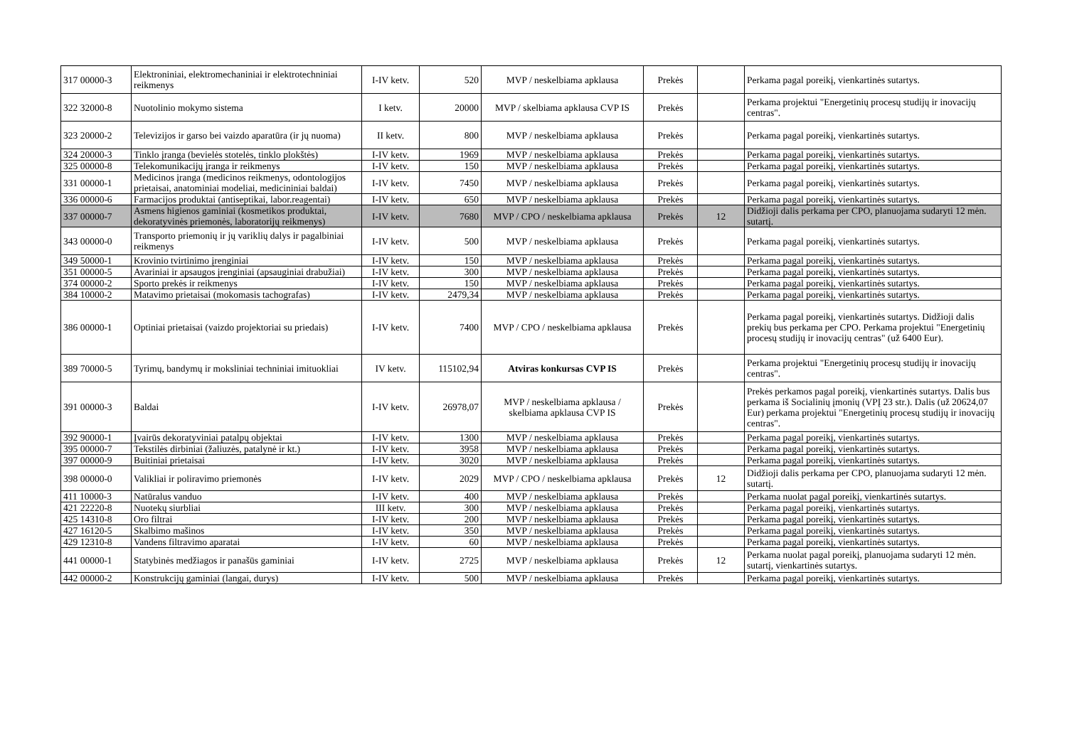| 317 00000-3 | Elektroniniai, elektromechaniniai ir elektrotechniniai reikmenys | I-IV ketv. | 520 | MVP / neskelbiama apklausa | Prekės | | Perkama pagal poreikį, vienkartinės sutartys. |
| 322 32000-8 | Nuotolinio mokymo sistema | I ketv. | 20000 | MVP / skelbiama apklausa CVP IS | Prekės | | Perkama projektui "Energetinių procesų studijų ir inovacijų centras". |
| 323 20000-2 | Televizijos ir garso bei vaizdo aparatūra (ir jų nuoma) | II ketv. | 800 | MVP / neskelbiama apklausa | Prekės | | Perkama pagal poreikį, vienkartinės sutartys. |
| 324 20000-3 | Tinklo įranga (bevielės stotelės, tinklo plokštės) | I-IV ketv. | 1969 | MVP / neskelbiama apklausa | Prekės | | Perkama pagal poreikį, vienkartinės sutartys. |
| 325 00000-8 | Telekomunikacijų įranga ir reikmenys | I-IV ketv. | 150 | MVP / neskelbiama apklausa | Prekės | | Perkama pagal poreikį, vienkartinės sutartys. |
| 331 00000-1 | Medicinos įranga (medicinos reikmenys, odontologijos prietaisai, anatominiai modeliai, medicininiai baldai) | I-IV ketv. | 7450 | MVP / neskelbiama apklausa | Prekės | | Perkama pagal poreikį, vienkartinės sutartys. |
| 336 00000-6 | Farmacijos produktai (antiseptikai, labor.reagentai) | I-IV ketv. | 650 | MVP / neskelbiama apklausa | Prekės | | Perkama pagal poreikį, vienkartinės sutartys. |
| 337 00000-7 | Asmens higienos gaminiai (kosmetikos produktai, dekoratyvinės priemonės, laboratorijų reikmenys) | I-IV ketv. | 7680 | MVP / CPO / neskelbiama apklausa | Prekės | 12 | Didžioji dalis perkama per CPO, planuojama sudaryti 12 mėn. sutartį. |
| 343 00000-0 | Transporto priemonių ir jų variklių dalys ir pagalbiniai reikmenys | I-IV ketv. | 500 | MVP / neskelbiama apklausa | Prekės | | Perkama pagal poreikį, vienkartinės sutartys. |
| 349 50000-1 | Krovinio tvirtinimo įrenginiai | I-IV ketv. | 150 | MVP / neskelbiama apklausa | Prekės | | Perkama pagal poreikį, vienkartinės sutartys. |
| 351 00000-5 | Avariniai ir apsaugos įrenginiai (apsauginiai drabužiai) | I-IV ketv. | 300 | MVP / neskelbiama apklausa | Prekės | | Perkama pagal poreikį, vienkartinės sutartys. |
| 374 00000-2 | Sporto prekės ir reikmenys | I-IV ketv. | 150 | MVP / neskelbiama apklausa | Prekės | | Perkama pagal poreikį, vienkartinės sutartys. |
| 384 10000-2 | Matavimo prietaisai (mokomasis tachografas) | I-IV ketv. | 2479,34 | MVP / neskelbiama apklausa | Prekės | | Perkama pagal poreikį, vienkartinės sutartys. |
| 386 00000-1 | Optiniai prietaisai (vaizdo projektoriai su priedais) | I-IV ketv. | 7400 | MVP / CPO / neskelbiama apklausa | Prekės | | Perkama pagal poreikį, vienkartinės sutartys. Didžioji dalis prekių bus perkama per CPO. Perkama projektui "Energetinių procesų studijų ir inovacijų centras" (už 6400 Eur). |
| 389 70000-5 | Tyrimų, bandymų ir moksliniai techniniai imituokliai | IV ketv. | 115102,94 | Atviras konkursas CVP IS | Prekės | | Perkama projektui "Energetinių procesų studijų ir inovacijų centras". |
| 391 00000-3 | Baldai | I-IV ketv. | 26978,07 | MVP / neskelbiama apklausa / skelbiama apklausa CVP IS | Prekės | | Prekės perkamos pagal poreikį, vienkartinės sutartys. Dalis bus perkama iš Socialinių įmonių (VPĮ 23 str.). Dalis (už 20624,07 Eur) perkama projektui "Energetinių procesų studijų ir inovacijų centras". |
| 392 90000-1 | Įvairūs dekoratyviniai patalpų objektai | I-IV ketv. | 1300 | MVP / neskelbiama apklausa | Prekės | | Perkama pagal poreikį, vienkartinės sutartys. |
| 395 00000-7 | Tekstilės dirbiniai (žaliuzės, patalynė ir kt.) | I-IV ketv. | 3958 | MVP / neskelbiama apklausa | Prekės | | Perkama pagal poreikį, vienkartinės sutartys. |
| 397 00000-9 | Buitiniai prietaisai | I-IV ketv. | 3020 | MVP / neskelbiama apklausa | Prekės | | Perkama pagal poreikį, vienkartinės sutartys. |
| 398 00000-0 | Valikliai ir poliravimo priemonės | I-IV ketv. | 2029 | MVP / CPO / neskelbiama apklausa | Prekės | 12 | Didžioji dalis perkama per CPO, planuojama sudaryti 12 mėn. sutartį. |
| 411 10000-3 | Natūralus vanduo | I-IV ketv. | 400 | MVP / neskelbiama apklausa | Prekės | | Perkama nuolat pagal poreikį, vienkartinės sutartys. |
| 421 22220-8 | Nuotekų siurbliai | III ketv. | 300 | MVP / neskelbiama apklausa | Prekės | | Perkama pagal poreikį, vienkartinės sutartys. |
| 425 14310-8 | Oro filtrai | I-IV ketv. | 200 | MVP / neskelbiama apklausa | Prekės | | Perkama pagal poreikį, vienkartinės sutartys. |
| 427 16120-5 | Skalbimo mašinos | I-IV ketv. | 350 | MVP / neskelbiama apklausa | Prekės | | Perkama pagal poreikį, vienkartinės sutartys. |
| 429 12310-8 | Vandens filtravimo aparatai | I-IV ketv. | 60 | MVP / neskelbiama apklausa | Prekės | | Perkama pagal poreikį, vienkartinės sutartys. |
| 441 00000-1 | Statybinės medžiagos ir panašūs gaminiai | I-IV ketv. | 2725 | MVP / neskelbiama apklausa | Prekės | 12 | Perkama nuolat pagal poreikį, planuojama sudaryti 12 mėn. sutartį, vienkartinės sutartys. |
| 442 00000-2 | Konstrukcijų gaminiai (langai, durys) | I-IV ketv. | 500 | MVP / neskelbiama apklausa | Prekės | | Perkama pagal poreikį, vienkartinės sutartys. |